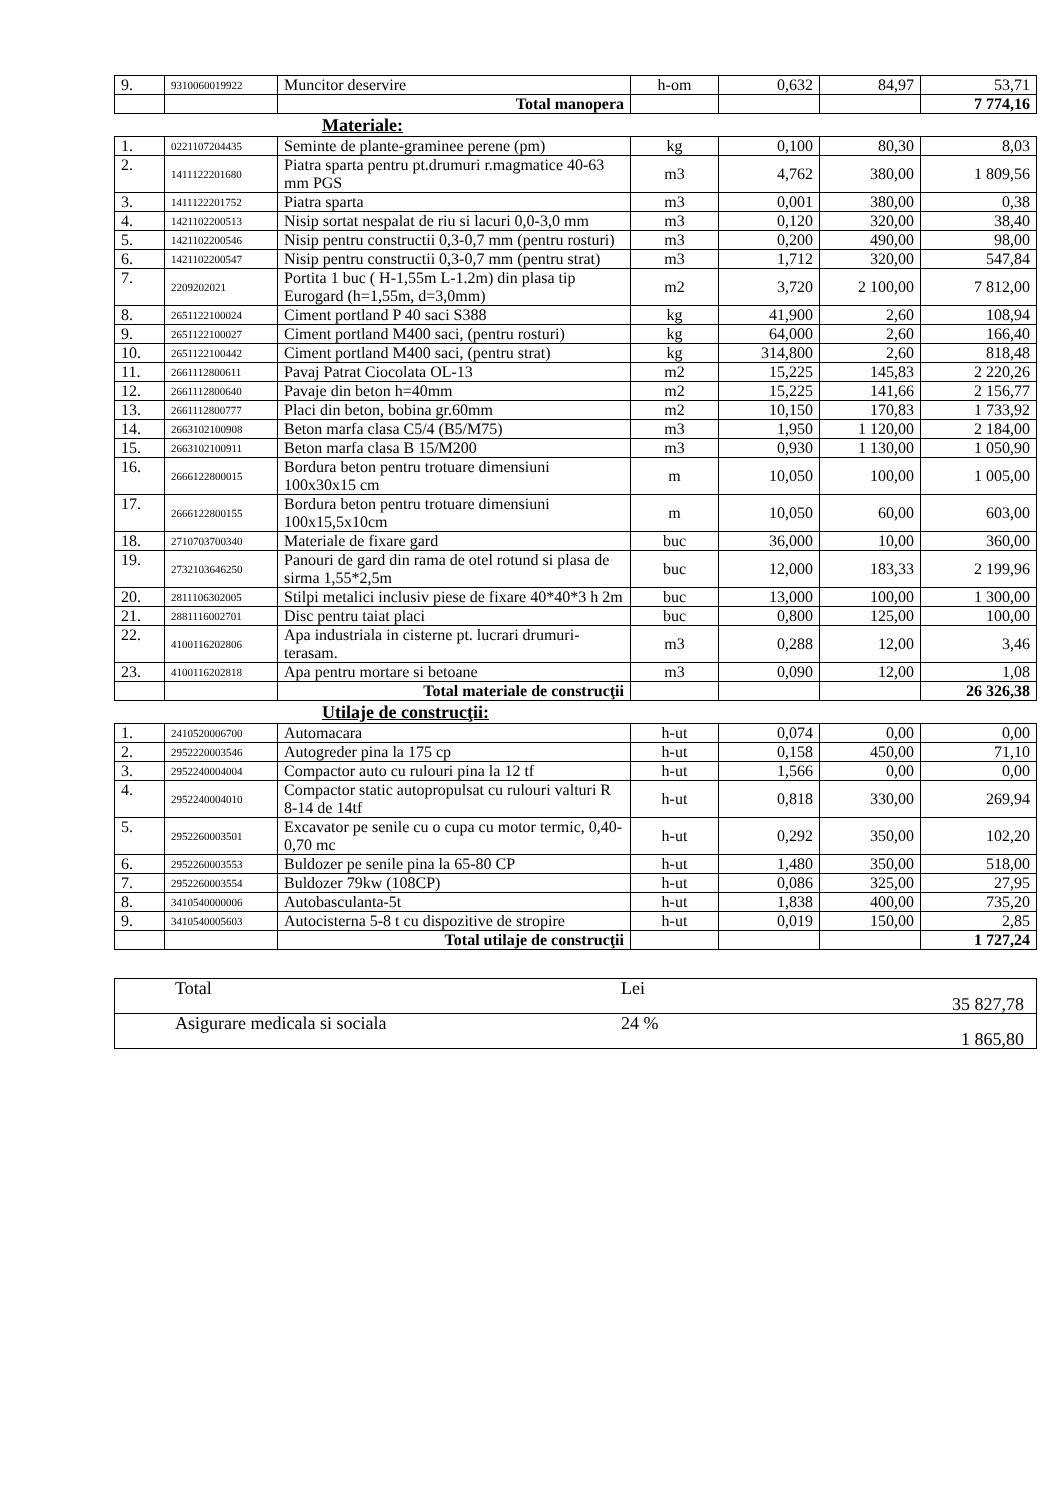| 9. | 9310060019922 | Muncitor deservire | h-om | 0,632 | 84,97 | 53,71 |
| | | Total manopera | | | | 7 774,16 |
Materiale:
| 1. | 0221107204435 | Seminte de plante-graminee perene (pm) | kg | 0,100 | 80,30 | 8,03 |
| 2. | 1411122201680 | Piatra sparta pentru pt.drumuri r.magmatice 40-63 mm PGS | m3 | 4,762 | 380,00 | 1 809,56 |
| 3. | 1411122201752 | Piatra sparta | m3 | 0,001 | 380,00 | 0,38 |
| 4. | 1421102200513 | Nisip sortat nespalat de riu si lacuri 0,0-3,0 mm | m3 | 0,120 | 320,00 | 38,40 |
| 5. | 1421102200546 | Nisip pentru constructii 0,3-0,7 mm (pentru rosturi) | m3 | 0,200 | 490,00 | 98,00 |
| 6. | 1421102200547 | Nisip pentru constructii 0,3-0,7 mm (pentru strat) | m3 | 1,712 | 320,00 | 547,84 |
| 7. | 2209202021 | Portita 1 buc ( H-1,55m L-1.2m) din plasa tip Eurogard (h=1,55m, d=3,0mm) | m2 | 3,720 | 2 100,00 | 7 812,00 |
| 8. | 2651122100024 | Ciment portland P 40 saci S388 | kg | 41,900 | 2,60 | 108,94 |
| 9. | 2651122100027 | Ciment portland M400 saci, (pentru rosturi) | kg | 64,000 | 2,60 | 166,40 |
| 10. | 2651122100442 | Ciment portland M400 saci, (pentru strat) | kg | 314,800 | 2,60 | 818,48 |
| 11. | 2661112800611 | Pavaj Patrat Ciocolata OL-13 | m2 | 15,225 | 145,83 | 2 220,26 |
| 12. | 2661112800640 | Pavaje din beton h=40mm | m2 | 15,225 | 141,66 | 2 156,77 |
| 13. | 2661112800777 | Placi din beton, bobina gr.60mm | m2 | 10,150 | 170,83 | 1 733,92 |
| 14. | 2663102100908 | Beton marfa clasa C5/4 (B5/M75) | m3 | 1,950 | 1 120,00 | 2 184,00 |
| 15. | 2663102100911 | Beton marfa clasa B 15/M200 | m3 | 0,930 | 1 130,00 | 1 050,90 |
| 16. | 2666122800015 | Bordura beton pentru trotuare dimensiuni 100x30x15 cm | m | 10,050 | 100,00 | 1 005,00 |
| 17. | 2666122800155 | Bordura beton pentru trotuare dimensiuni 100x15,5x10cm | m | 10,050 | 60,00 | 603,00 |
| 18. | 2710703700340 | Materiale de fixare gard | buc | 36,000 | 10,00 | 360,00 |
| 19. | 2732103646250 | Panouri de gard din rama de otel rotund si plasa de sirma 1,55*2,5m | buc | 12,000 | 183,33 | 2 199,96 |
| 20. | 2811106302005 | Stilpi metalici inclusiv piese de fixare 40*40*3 h 2m | buc | 13,000 | 100,00 | 1 300,00 |
| 21. | 2881116002701 | Disc pentru taiat placi | buc | 0,800 | 125,00 | 100,00 |
| 22. | 4100116202806 | Apa industriala in cisterne pt. lucrari drumuri-terasam. | m3 | 0,288 | 12,00 | 3,46 |
| 23. | 4100116202818 | Apa pentru mortare si betoane | m3 | 0,090 | 12,00 | 1,08 |
| | | Total materiale de construcţii | | | | 26 326,38 |
Utilaje de construcţii:
| 1. | 2410520006700 | Automacara | h-ut | 0,074 | 0,00 | 0,00 |
| 2. | 2952220003546 | Autogreder pina la 175 cp | h-ut | 0,158 | 450,00 | 71,10 |
| 3. | 2952240004004 | Compactor auto cu rulouri pina la 12 tf | h-ut | 1,566 | 0,00 | 0,00 |
| 4. | 2952240004010 | Compactor static autopropulsat cu rulouri valturi R 8-14 de 14tf | h-ut | 0,818 | 330,00 | 269,94 |
| 5. | 2952260003501 | Excavator pe senile cu o cupa cu motor termic, 0,40-0,70 mc | h-ut | 0,292 | 350,00 | 102,20 |
| 6. | 2952260003553 | Buldozer pe senile pina la 65-80 CP | h-ut | 1,480 | 350,00 | 518,00 |
| 7. | 2952260003554 | Buldozer 79kw (108CP) | h-ut | 0,086 | 325,00 | 27,95 |
| 8. | 3410540000006 | Autobasculanta-5t | h-ut | 1,838 | 400,00 | 735,20 |
| 9. | 3410540005603 | Autocisterna 5-8 t cu dispozitive de stropire | h-ut | 0,019 | 150,00 | 2,85 |
| | | Total utilaje de construcţii | | | | 1 727,24 |
| Total | Lei | 35 827,78 |
| Asigurare medicala si sociala | 24 % | 1 865,80 |